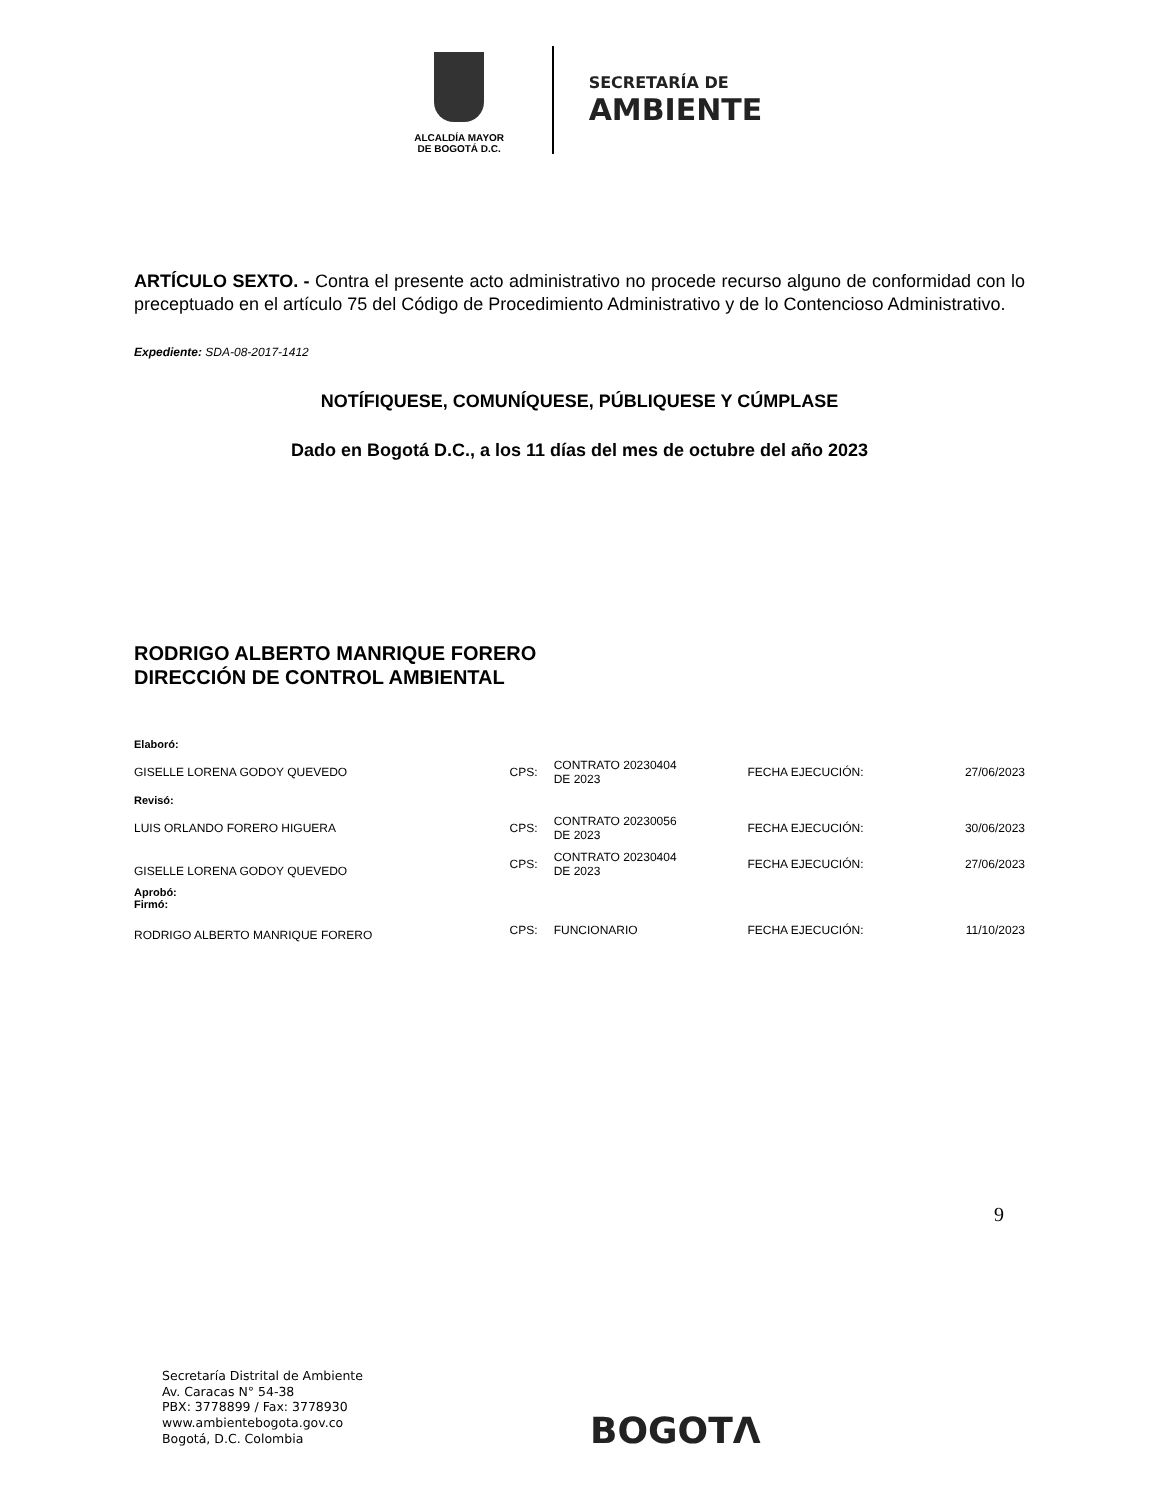ALCALDÍA MAYOR
DE BOGOTÁ D.C.
SECRETARÍA DE
AMBIENTE
ARTÍCULO SEXTO. - Contra el presente acto administrativo no procede recurso alguno de conformidad con lo preceptuado en el artículo 75 del Código de Procedimiento Administrativo y de lo Contencioso Administrativo.
Expediente: SDA-08-2017-1412
NOTÍFIQUESE, COMUNÍQUESE, PÚBLIQUESE Y CÚMPLASE
Dado en Bogotá D.C., a los 11 días del mes de octubre del año 2023
RODRIGO ALBERTO MANRIQUE FORERO
DIRECCIÓN DE CONTROL AMBIENTAL
| Elaboró: | | | | |
| GISELLE LORENA GODOY QUEVEDO | CPS: | CONTRATO 20230404 DE 2023 | FECHA EJECUCIÓN: | 27/06/2023 |
| Revisó: | | | | |
| LUIS ORLANDO FORERO HIGUERA | CPS: | CONTRATO 20230056 DE 2023 | FECHA EJECUCIÓN: | 30/06/2023 |
| GISELLE LORENA GODOY QUEVEDO | CPS: | CONTRATO 20230404 DE 2023 | FECHA EJECUCIÓN: | 27/06/2023 |
| Aprobó: Firmó: | | | | |
| RODRIGO ALBERTO MANRIQUE FORERO | CPS: | FUNCIONARIO | FECHA EJECUCIÓN: | 11/10/2023 |
9
Secretaría Distrital de Ambiente
Av. Caracas N° 54-38
PBX: 3778899 / Fax: 3778930
www.ambientebogota.gov.co
Bogotá, D.C. Colombia
BOGOTΛ